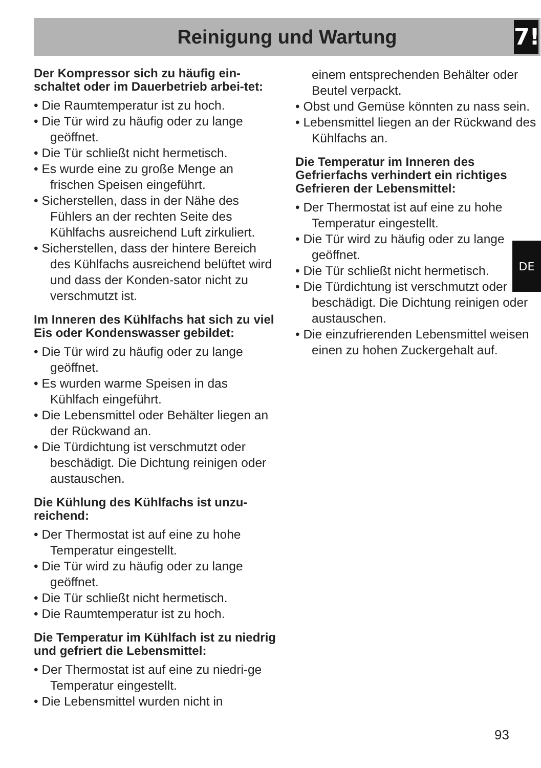Reinigung und Wartung
7!
Der Kompressor sich zu häufig ein-schaltet oder im Dauerbetrieb arbei-tet:
• Die Raumtemperatur ist zu hoch.
• Die Tür wird zu häufig oder zu lange geöffnet.
• Die Tür schließt nicht hermetisch.
• Es wurde eine zu große Menge an frischen Speisen eingeführt.
• Sicherstellen, dass in der Nähe des Fühlers an der rechten Seite des Kühlfachs ausreichend Luft zirkuliert.
• Sicherstellen, dass der hintere Bereich des Kühlfachs ausreichend belüftet wird und dass der Konden-sator nicht zu verschmutzt ist.
Im Inneren des Kühlfachs hat sich zu viel Eis oder Kondenswasser gebildet:
• Die Tür wird zu häufig oder zu lange geöffnet.
• Es wurden warme Speisen in das Kühlfach eingeführt.
• Die Lebensmittel oder Behälter liegen an der Rückwand an.
• Die Türdichtung ist verschmutzt oder beschädigt. Die Dichtung reinigen oder austauschen.
Die Kühlung des Kühlfachs ist unzu-reichend:
• Der Thermostat ist auf eine zu hohe Temperatur eingestellt.
• Die Tür wird zu häufig oder zu lange geöffnet.
• Die Tür schließt nicht hermetisch.
• Die Raumtemperatur ist zu hoch.
Die Temperatur im Kühlfach ist zu niedrig und gefriert die Lebensmittel:
• Der Thermostat ist auf eine zu niedri-ge Temperatur eingestellt.
• Die Lebensmittel wurden nicht in
einem entsprechenden Behälter oder Beutel verpackt.
• Obst und Gemüse könnten zu nass sein.
• Lebensmittel liegen an der Rückwand des Kühlfachs an.
Die Temperatur im Inneren des Gefrierfachs verhindert ein richtiges Gefrieren der Lebensmittel:
• Der Thermostat ist auf eine zu hohe Temperatur eingestellt.
• Die Tür wird zu häufig oder zu lange geöffnet.
• Die Tür schließt nicht hermetisch.
• Die Türdichtung ist verschmutzt oder beschädigt. Die Dichtung reinigen oder austauschen.
• Die einzufrierenden Lebensmittel weisen einen zu hohen Zuckergehalt auf.
DE
93